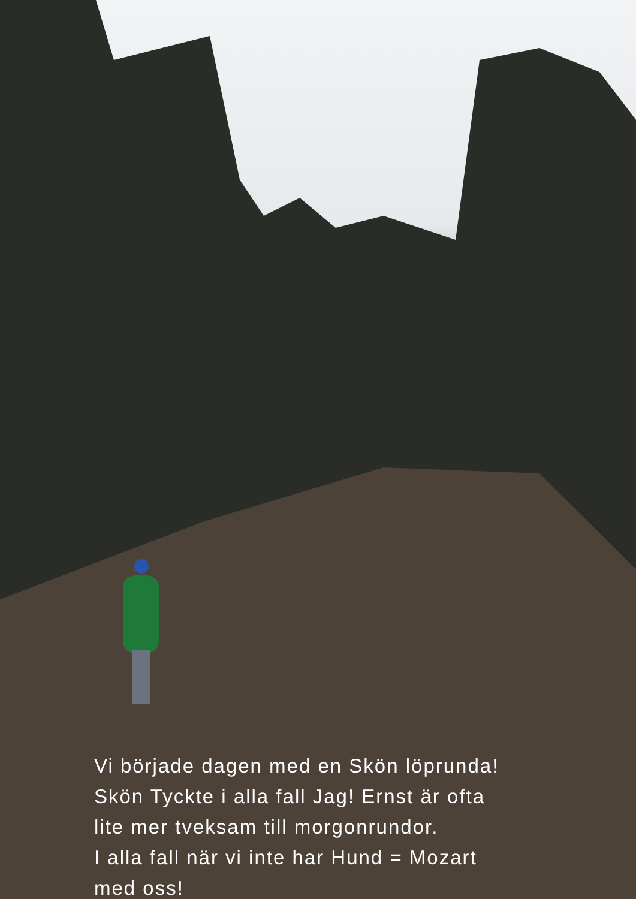Vi började dagen med en Skön löprunda!
Skön Tyckte i alla fall Jag! Ernst är ofta
lite mer tveksam till morgonrundor.
I alla fall när vi inte har Hund = Mozart
med oss!